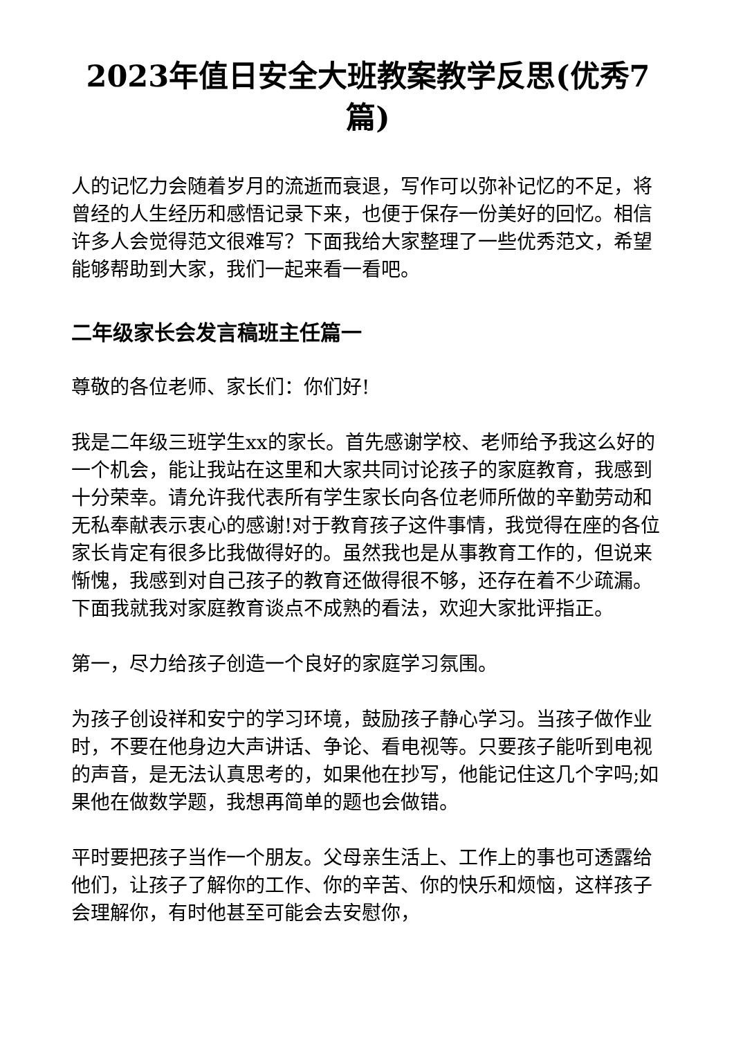2023年值日安全大班教案教学反思(优秀7篇)
人的记忆力会随着岁月的流逝而衰退，写作可以弥补记忆的不足，将曾经的人生经历和感悟记录下来，也便于保存一份美好的回忆。相信许多人会觉得范文很难写？下面我给大家整理了一些优秀范文，希望能够帮助到大家，我们一起来看一看吧。
二年级家长会发言稿班主任篇一
尊敬的各位老师、家长们：你们好!
我是二年级三班学生xx的家长。首先感谢学校、老师给予我这么好的一个机会，能让我站在这里和大家共同讨论孩子的家庭教育，我感到十分荣幸。请允许我代表所有学生家长向各位老师所做的辛勤劳动和无私奉献表示衷心的感谢!对于教育孩子这件事情，我觉得在座的各位家长肯定有很多比我做得好的。虽然我也是从事教育工作的，但说来惭愧，我感到对自己孩子的教育还做得很不够，还存在着不少疏漏。下面我就我对家庭教育谈点不成熟的看法，欢迎大家批评指正。
第一，尽力给孩子创造一个良好的家庭学习氛围。
为孩子创设祥和安宁的学习环境，鼓励孩子静心学习。当孩子做作业时，不要在他身边大声讲话、争论、看电视等。只要孩子能听到电视的声音，是无法认真思考的，如果他在抄写，他能记住这几个字吗;如果他在做数学题，我想再简单的题也会做错。
平时要把孩子当作一个朋友。父母亲生活上、工作上的事也可透露给他们，让孩子了解你的工作、你的辛苦、你的快乐和烦恼，这样孩子会理解你，有时他甚至可能会去安慰你，